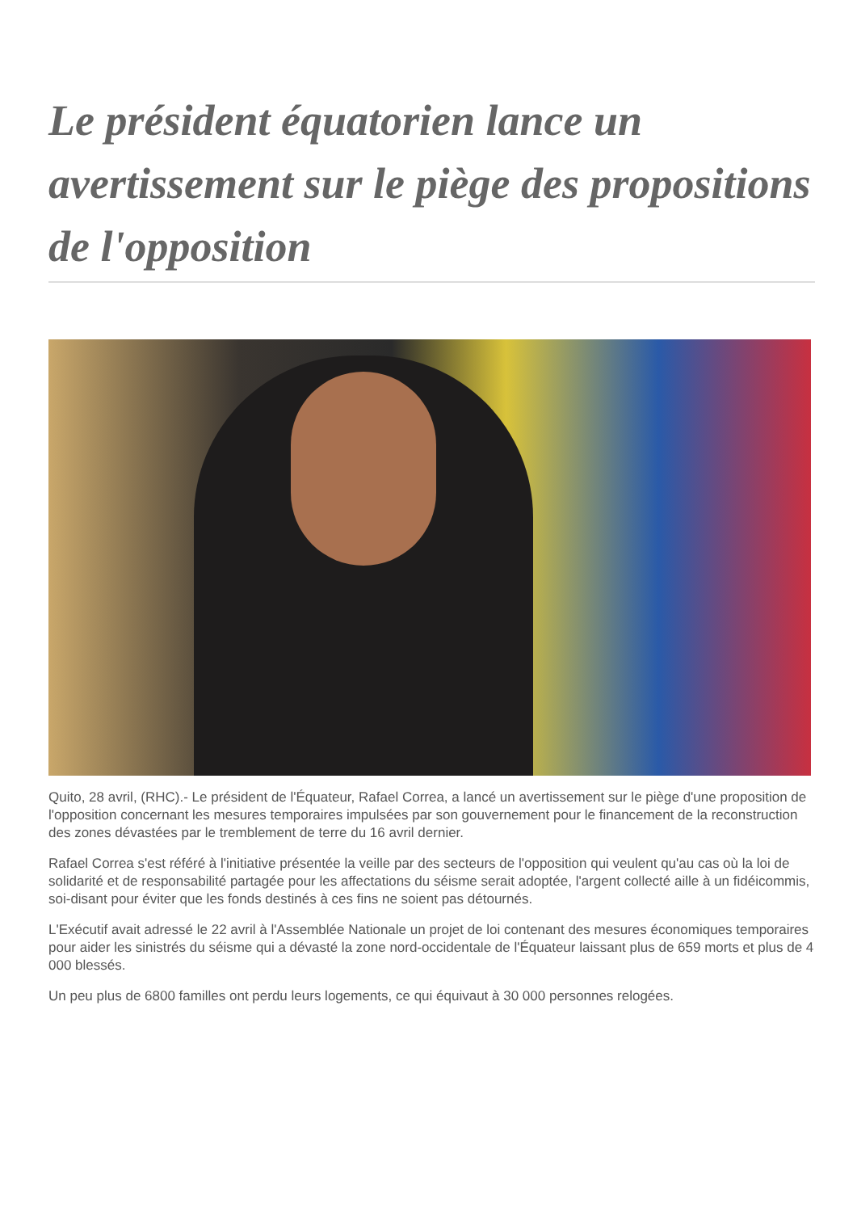Le président équatorien lance un avertissement sur le piège des propositions de l'opposition
Quito, 28 avril, (RHC).- Le président de l'Équateur, Rafael Correa, a lancé un avertissement sur le piège d'une proposition de l'opposition concernant les mesures temporaires impulsées par son gouvernement pour le financement de la reconstruction des zones dévastées par le tremblement de terre du 16 avril dernier.
Rafael Correa s'est référé à l'initiative présentée la veille par des secteurs de l'opposition qui veulent qu'au cas où la loi de solidarité et de responsabilité partagée pour les affectations du séisme serait adoptée, l'argent collecté aille à un fidéicommis, soi-disant pour éviter que les fonds destinés à ces fins ne soient pas détournés.
L'Exécutif avait adressé le 22 avril à l'Assemblée Nationale un projet de loi contenant des mesures économiques temporaires pour aider les sinistrés du séisme qui a dévasté la zone nord-occidentale de l'Équateur laissant plus de 659 morts et plus de 4 000 blessés.
Un peu plus de 6800 familles ont perdu leurs logements, ce qui équivaut à 30 000 personnes relogées.